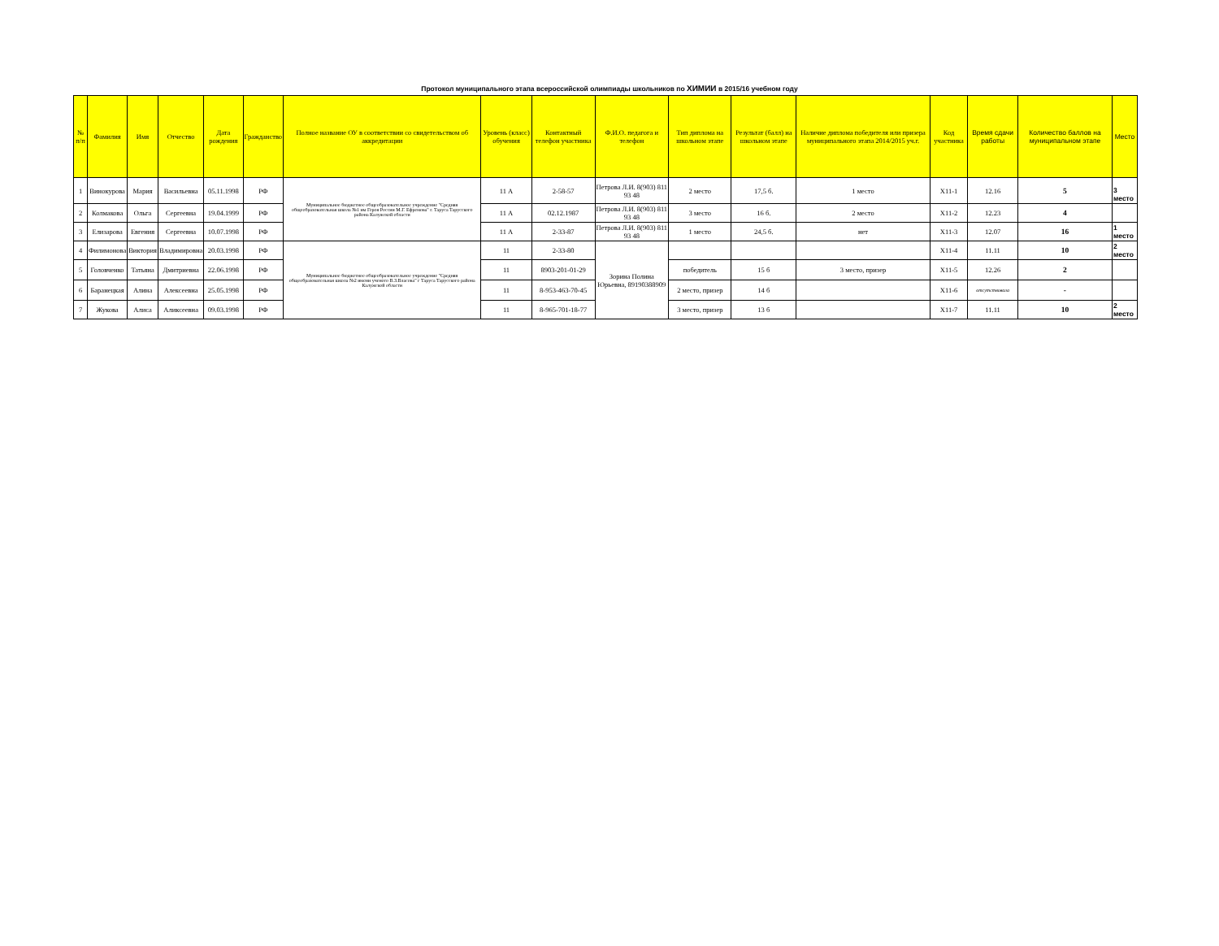Протокол муниципального этапа всероссийской олимпиады школьников по ХИМИИ в 2015/16 учебном году
| № п/п | Фамилия | Имя | Отчество | Дата рождения | Гражданство | Полное название ОУ в соответствии со свидетельством об аккредитации | Уровень (класс) обучения | Контактный телефон участника | Ф.И.О. педагога и телефон | Тип диплома на школьном этапе | Результат (балл) на школьном этапе | Наличие диплома победителя или призера муниципального этапа 2014/2015 уч.г. | Код участника | Время сдачи работы | Количество баллов на муниципальном этапе | Место |
| --- | --- | --- | --- | --- | --- | --- | --- | --- | --- | --- | --- | --- | --- | --- | --- | --- |
| 1 | Винокурова | Мария | Васильевна | 05.11.1998 | РФ | Муниципальное бюджетное общеобразовательное учреждение "Средняя общеобразовательная школа №1 им Героя России М.Г. Ефремова" г. Таруса Тарусского района Калужской области | 11 А | 2-58-57 | Петрова Л.И. 8(903) 811 93 48 | 2 место | 17,5 б. | 1 место | Х11-1 | 12.16 | 5 | 3 место |
| 2 | Колмакова | Ольга | Сергеевна | 19.04.1999 | РФ | | 11 А | 02.12.1987 | Петрова Л.И. 8(903) 811 93 48 | 3 место | 16 б. | 2 место | Х11-2 | 12.23 | 4 | |
| 3 | Елизарова | Евгения | Сергеевна | 10.07.1998 | РФ | | 11 А | 2-33-87 | Петрова Л.И. 8(903) 811 93 48 | 1 место | 24,5 б. | нет | Х11-3 | 12.07 | 16 | 1 место |
| 4 | Филимонова | Виктория | Владимировна | 20.03.1998 | РФ | Муниципальное бюджетное общеобразовательное учреждение "Средняя общеобразовательная школа №2 имени ученого В.З.Власова" г Таруса Тарусского района Калужской области | 11 | 2-33-80 | Зорина Полина Юрьевна, 89190388909 | | | | Х11-4 | 11.11 | 10 | 2 место |
| 5 | Головченко | Татьяна | Дмитриевна | 22.06.1998 | РФ | | 11 | 8903-201-01-29 | | победитель | 15 б | 3 место, призер | Х11-5 | 12.26 | 2 | |
| 6 | Баранецкая | Алина | Алексеевна | 25.05.1998 | РФ | | 11 | 8-953-463-70-45 | | 2 место, призер | 14 б | | Х11-6 | отсутствовала | - | |
| 7 | Жукова | Алиса | Аликсеевна | 09.03.1998 | РФ | | 11 | 8-965-701-18-77 | | 3 место, призер | 13 б | | Х11-7 | 11.11 | 10 | 2 место |